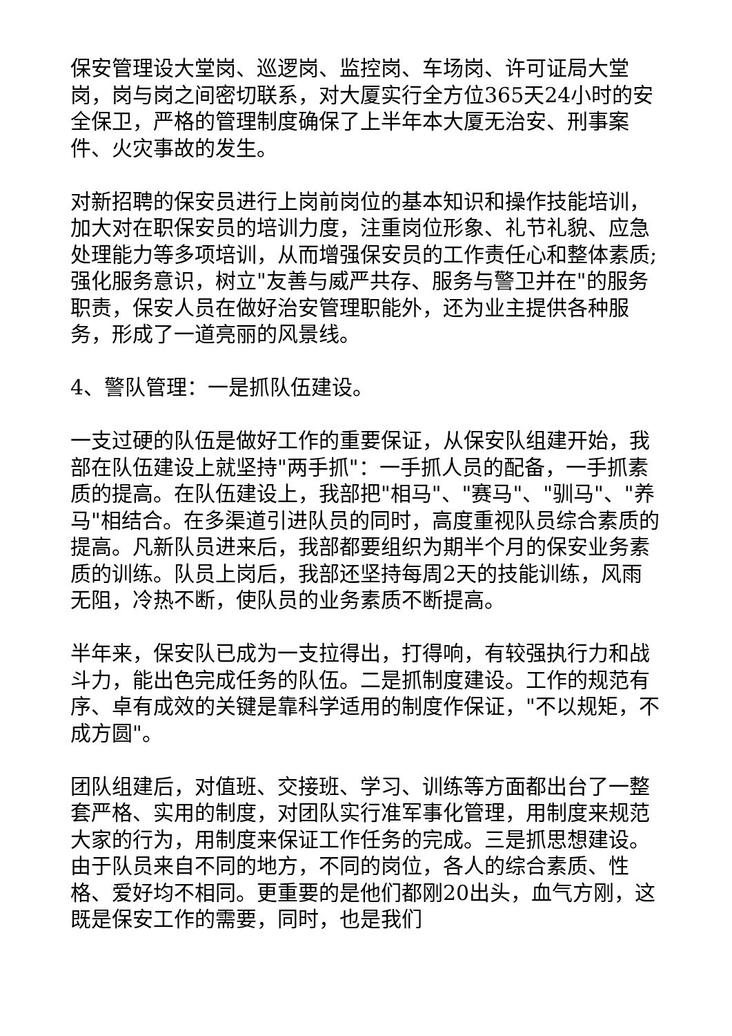保安管理设大堂岗、巡逻岗、监控岗、车场岗、许可证局大堂岗，岗与岗之间密切联系，对大厦实行全方位365天24小时的安全保卫，严格的管理制度确保了上半年本大厦无治安、刑事案件、火灾事故的发生。
对新招聘的保安员进行上岗前岗位的基本知识和操作技能培训，加大对在职保安员的培训力度，注重岗位形象、礼节礼貌、应急处理能力等多项培训，从而增强保安员的工作责任心和整体素质;强化服务意识，树立"友善与威严共存、服务与警卫并在"的服务职责，保安人员在做好治安管理职能外，还为业主提供各种服务，形成了一道亮丽的风景线。
4、警队管理：一是抓队伍建设。
一支过硬的队伍是做好工作的重要保证，从保安队组建开始，我部在队伍建设上就坚持"两手抓"：一手抓人员的配备，一手抓素质的提高。在队伍建设上，我部把"相马"、"赛马"、"驯马"、"养马"相结合。在多渠道引进队员的同时，高度重视队员综合素质的提高。凡新队员进来后，我部都要组织为期半个月的保安业务素质的训练。队员上岗后，我部还坚持每周2天的技能训练，风雨无阻，冷热不断，使队员的业务素质不断提高。
半年来，保安队已成为一支拉得出，打得响，有较强执行力和战斗力，能出色完成任务的队伍。二是抓制度建设。工作的规范有序、卓有成效的关键是靠科学适用的制度作保证，"不以规矩，不成方圆"。
团队组建后，对值班、交接班、学习、训练等方面都出台了一整套严格、实用的制度，对团队实行准军事化管理，用制度来规范大家的行为，用制度来保证工作任务的完成。三是抓思想建设。由于队员来自不同的地方，不同的岗位，各人的综合素质、性格、爱好均不相同。更重要的是他们都刚20出头，血气方刚，这既是保安工作的需要，同时，也是我们